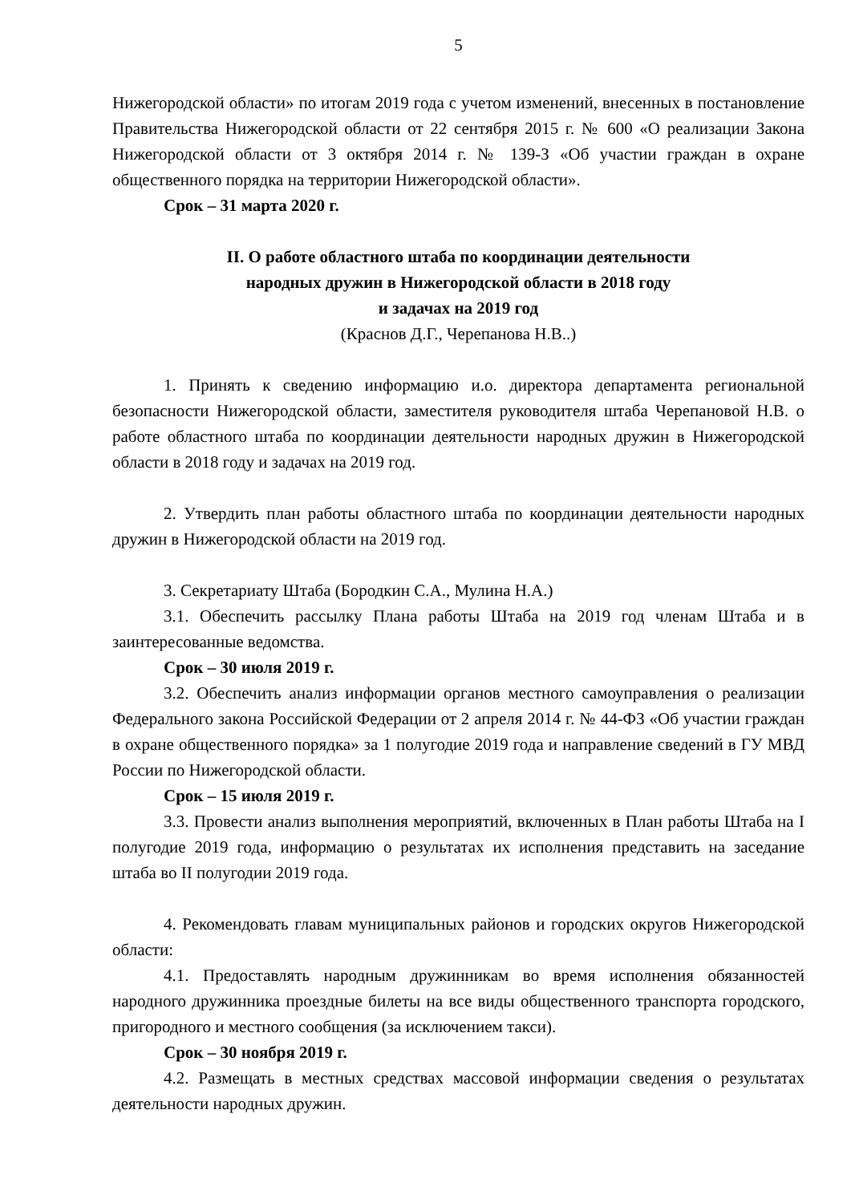5
Нижегородской области» по итогам 2019 года с учетом изменений, внесенных в постановление Правительства Нижегородской области от 22 сентября 2015 г. № 600 «О реализации Закона Нижегородской области от 3 октября 2014 г. № 139-З «Об участии граждан в охране общественного порядка на территории Нижегородской области».
Срок – 31 марта 2020 г.
II. О работе областного штаба по координации деятельности
народных дружин в Нижегородской области в 2018 году
и задачах на 2019 год
(Краснов Д.Г., Черепанова Н.В..)
1. Принять к сведению информацию и.о. директора департамента региональной безопасности Нижегородской области, заместителя руководителя штаба Черепановой Н.В. о работе областного штаба по координации деятельности народных дружин в Нижегородской области в 2018 году и задачах на 2019 год.
2. Утвердить план работы областного штаба по координации деятельности народных дружин в Нижегородской области на 2019 год.
3. Секретариату Штаба (Бородкин С.А., Мулина Н.А.)
3.1. Обеспечить рассылку Плана работы Штаба на 2019 год членам Штаба и в заинтересованные ведомства.
Срок – 30 июля 2019 г.
3.2. Обеспечить анализ информации органов местного самоуправления о реализации Федерального закона Российской Федерации от 2 апреля 2014 г. № 44-ФЗ «Об участии граждан в охране общественного порядка» за 1 полугодие 2019 года и направление сведений в ГУ МВД России по Нижегородской области.
Срок – 15 июля 2019 г.
3.3. Провести анализ выполнения мероприятий, включенных в План работы Штаба на I полугодие 2019 года, информацию о результатах их исполнения представить на заседание штаба во II полугодии 2019 года.
4. Рекомендовать главам муниципальных районов и городских округов Нижегородской области:
4.1. Предоставлять народным дружинникам во время исполнения обязанностей народного дружинника проездные билеты на все виды общественного транспорта городского, пригородного и местного сообщения (за исключением такси).
Срок – 30 ноября 2019 г.
4.2. Размещать в местных средствах массовой информации сведения о результатах деятельности народных дружин.